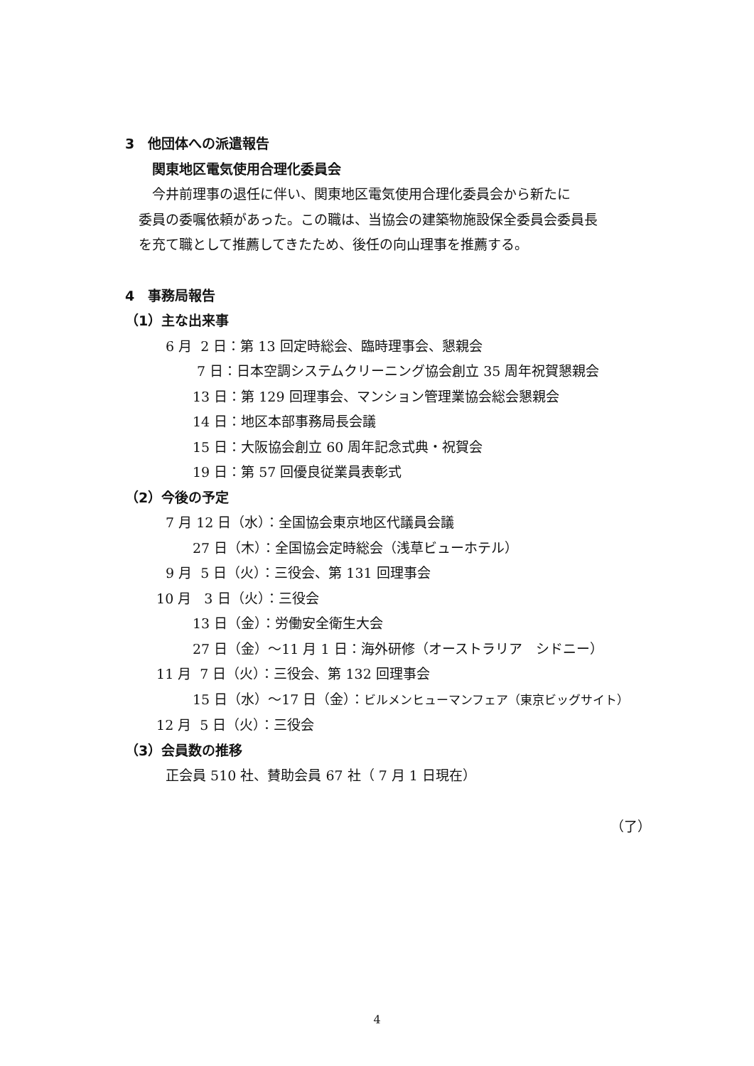3　他団体への派遣報告
　　関東地区電気使用合理化委員会
　　今井前理事の退任に伴い、関東地区電気使用合理化委員会から新たに
　委員の委嘱依頼があった。この職は、当協会の建築物施設保全委員会委員長
　を充て職として推薦してきたため、後任の向山理事を推薦する。
4　事務局報告
（1）主な出来事
　　　6 月 2 日：第 13 回定時総会、臨時理事会、懇親会
　　　　　 7 日：日本空調システムクリーニング協会創立 35 周年祝賀懇親会
　　　　　13 日：第 129 回理事会、マンション管理業協会総会懇親会
　　　　　14 日：地区本部事務局長会議
　　　　　15 日：大阪協会創立 60 周年記念式典・祝賀会
　　　　　19 日：第 57 回優良従業員表彰式
（2）今後の予定
　　　7 月 12 日（水）：全国協会東京地区代議員会議
　　　　　27 日（木）：全国協会定時総会（浅草ビューホテル）
　　　9 月 5 日（火）：三役会、第 131 回理事会
　　 10 月 3 日（火）：三役会
　　　　　13 日（金）：労働安全衛生大会
　　　　　27 日（金）～11 月 1 日：海外研修（オーストラリア　シドニー）
　　 11 月 7 日（火）：三役会、第 132 回理事会
　　　　　15 日（水）～17 日（金）：ビルメンヒューマンフェア（東京ビッグサイト）
　　 12 月 5 日（火）：三役会
（3）会員数の推移
　　　正会員 510 社、賛助会員 67 社（ 7 月 1 日現在）
（了）
4